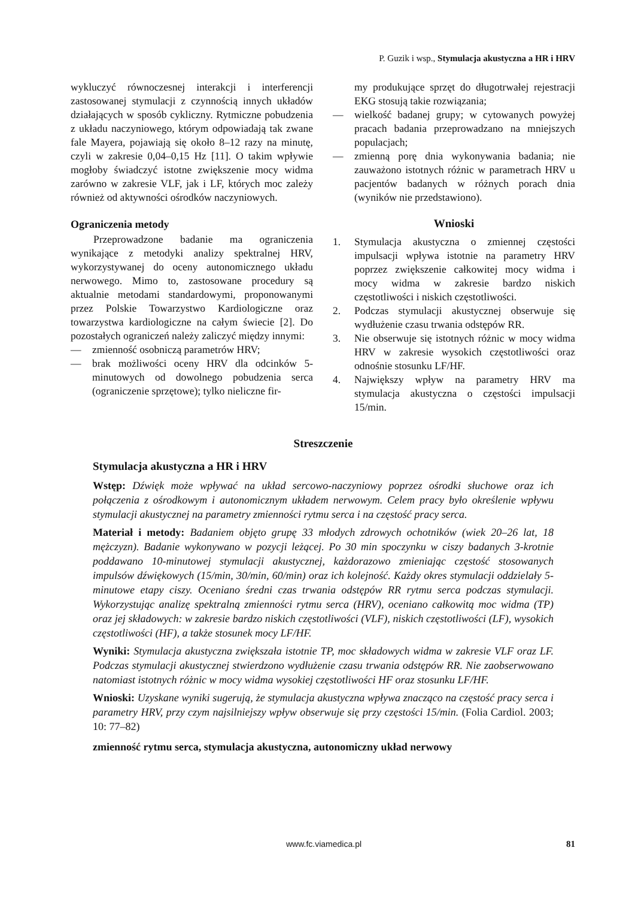P. Guzik i wsp., Stymulacja akustyczna a HR i HRV
wykluczyć równoczesnej interakcji i interferencji zastosowanej stymulacji z czynnością innych układów działających w sposób cykliczny. Rytmiczne pobudzenia z układu naczyniowego, którym odpowiadają tak zwane fale Mayera, pojawiają się około 8–12 razy na minutę, czyli w zakresie 0,04–0,15 Hz [11]. O takim wpływie mogłoby świadczyć istotne zwiększenie mocy widma zarówno w zakresie VLF, jak i LF, których moc zależy również od aktywności ośrodków naczyniowych.
Ograniczenia metody
Przeprowadzone badanie ma ograniczenia wynikające z metodyki analizy spektralnej HRV, wykorzystywanej do oceny autonomicznego układu nerwowego. Mimo to, zastosowane procedury są aktualnie metodami standardowymi, proponowanymi przez Polskie Towarzystwo Kardiologiczne oraz towarzystwa kardiologiczne na całym świecie [2]. Do pozostałych ograniczeń należy zaliczyć między innymi:
— zmienność osobniczą parametrów HRV;
— brak możliwości oceny HRV dla odcinków 5-minutowych od dowolnego pobudzenia serca (ograniczenie sprzętowe); tylko nieliczne fir-
my produkujące sprzęt do długotrwałej rejestracji EKG stosują takie rozwiązania;
— wielkość badanej grupy; w cytowanych powyżej pracach badania przeprowadzano na mniejszych populacjach;
— zmienną porę dnia wykonywania badania; nie zauważono istotnych różnic w parametrach HRV u pacjentów badanych w różnych porach dnia (wyników nie przedstawiono).
Wnioski
1. Stymulacja akustyczna o zmiennej częstości impulsacji wpływa istotnie na parametry HRV poprzez zwiększenie całkowitej mocy widma i mocy widma w zakresie bardzo niskich częstotliwości i niskich częstotliwości.
2. Podczas stymulacji akustycznej obserwuje się wydłużenie czasu trwania odstępów RR.
3. Nie obserwuje się istotnych różnic w mocy widma HRV w zakresie wysokich częstotliwości oraz odnośnie stosunku LF/HF.
4. Największy wpływ na parametry HRV ma stymulacja akustyczna o częstości impulsacji 15/min.
Streszczenie
Stymulacja akustyczna a HR i HRV
Wstęp: Dźwięk może wpływać na układ sercowo-naczyniowy poprzez ośrodki słuchowe oraz ich połączenia z ośrodkowym i autonomicznym układem nerwowym. Celem pracy było określenie wpływu stymulacji akustycznej na parametry zmienności rytmu serca i na częstość pracy serca.
Materiał i metody: Badaniem objęto grupę 33 młodych zdrowych ochotników (wiek 20–26 lat, 18 mężczyzn). Badanie wykonywano w pozycji leżącej. Po 30 min spoczynku w ciszy badanych 3-krotnie poddawano 10-minutowej stymulacji akustycznej, każdorazowo zmieniając częstość stosowanych impulsów dźwiękowych (15/min, 30/min, 60/min) oraz ich kolejność. Każdy okres stymulacji oddzielały 5-minutowe etapy ciszy. Oceniano średni czas trwania odstępów RR rytmu serca podczas stymulacji. Wykorzystując analizę spektralną zmienności rytmu serca (HRV), oceniano całkowitą moc widma (TP) oraz jej składowych: w zakresie bardzo niskich częstotliwości (VLF), niskich częstotliwości (LF), wysokich częstotliwości (HF), a także stosunek mocy LF/HF.
Wyniki: Stymulacja akustyczna zwiększała istotnie TP, moc składowych widma w zakresie VLF oraz LF. Podczas stymulacji akustycznej stwierdzono wydłużenie czasu trwania odstępów RR. Nie zaobserwowano natomiast istotnych różnic w mocy widma wysokiej częstotliwości HF oraz stosunku LF/HF.
Wnioski: Uzyskane wyniki sugerują, że stymulacja akustyczna wpływa znacząco na częstość pracy serca i parametry HRV, przy czym najsilniejszy wpływ obserwuje się przy częstości 15/min. (Folia Cardiol. 2003; 10: 77–82)
zmienność rytmu serca, stymulacja akustyczna, autonomiczny układ nerwowy
www.fc.viamedica.pl 81